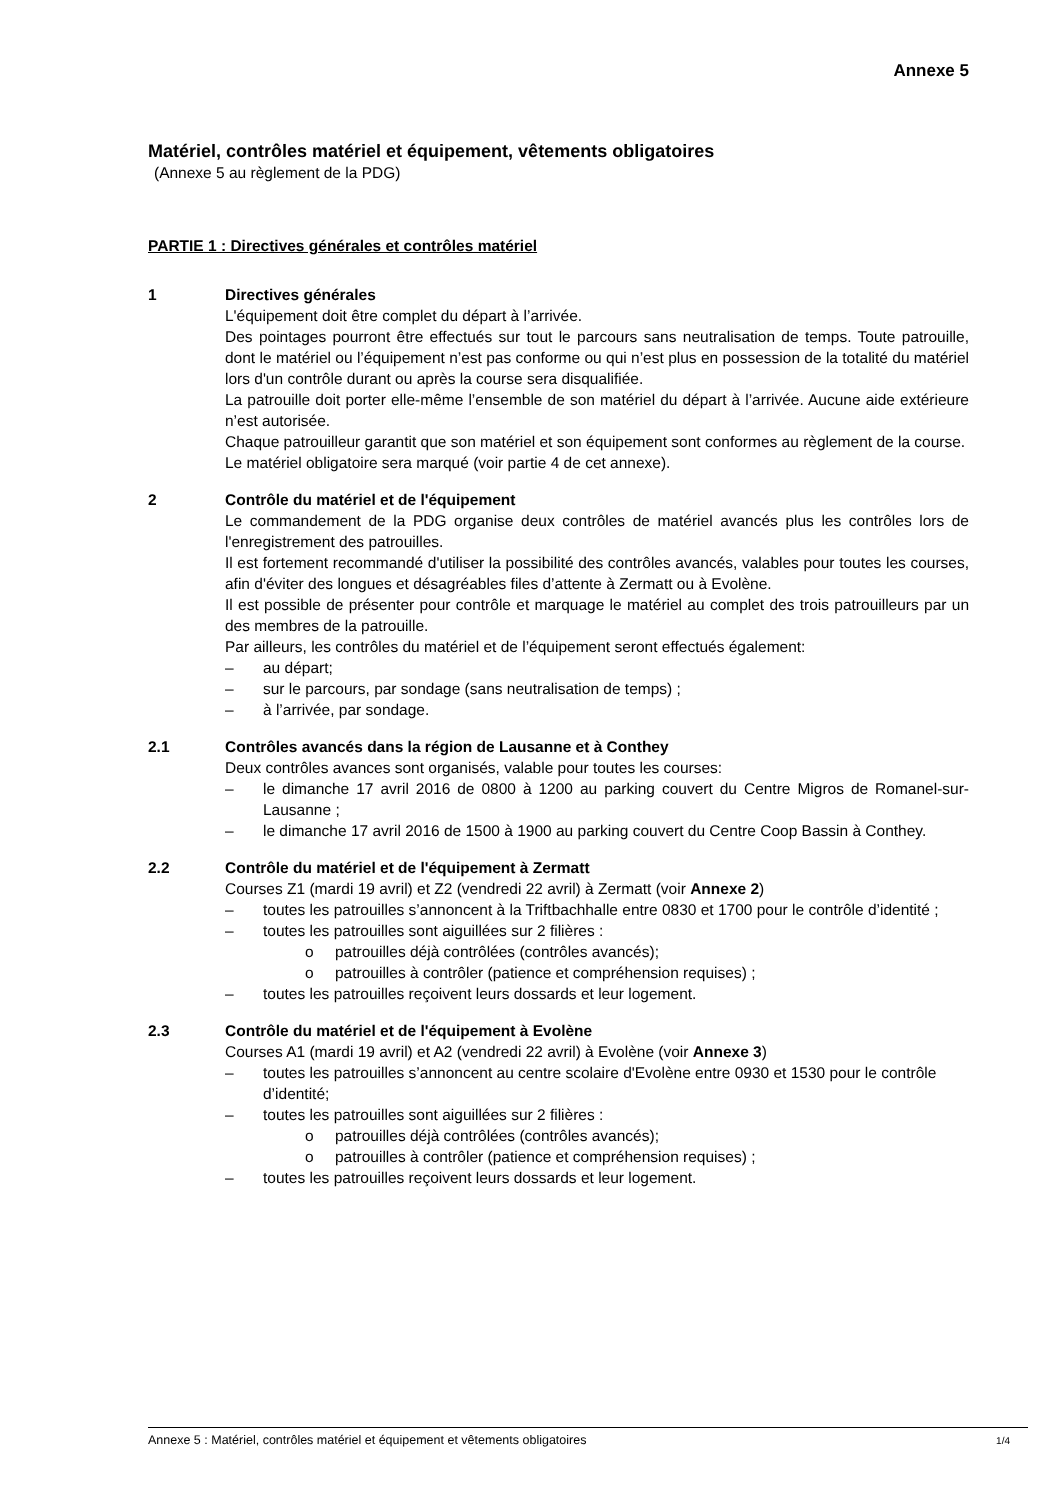Annexe 5
Matériel, contrôles matériel et équipement, vêtements obligatoires
(Annexe 5 au règlement de la PDG)
PARTIE 1 : Directives générales et contrôles matériel
1 Directives générales
L'équipement doit être complet du départ à l’arrivée.
Des pointages pourront être effectués sur tout le parcours sans neutralisation de temps. Toute patrouille, dont le matériel ou l’équipement n’est pas conforme ou qui n’est plus en possession de la totalité du matériel lors d'un contrôle durant ou après la course sera disqualifiée.
La patrouille doit porter elle-même l’ensemble de son matériel du départ à l’arrivée. Aucune aide extérieure n’est autorisée.
Chaque patrouilleur garantit que son matériel et son équipement sont conformes au règlement de la course.
Le matériel obligatoire sera marqué (voir partie 4 de cet annexe).
2 Contrôle du matériel et de l'équipement
Le commandement de la PDG organise deux contrôles de matériel avancés plus les contrôles lors de l'enregistrement des patrouilles.
Il est fortement recommandé d'utiliser la possibilité des contrôles avancés, valables pour toutes les courses, afin d'éviter des longues et désagréables files d’attente à Zermatt ou à Evolène.
Il est possible de présenter pour contrôle et marquage le matériel au complet des trois patrouilleurs par un des membres de la patrouille.
Par ailleurs, les contrôles du matériel et de l’équipement seront effectués également:
– au départ;
– sur le parcours, par sondage (sans neutralisation de temps) ;
– à l’arrivée, par sondage.
2.1 Contrôles avancés dans la région de Lausanne et à Conthey
Deux contrôles avances sont organisés, valable pour toutes les courses:
– le dimanche 17 avril 2016 de 0800 à 1200 au parking couvert du Centre Migros de Romanel-sur-Lausanne ;
– le dimanche 17 avril 2016 de 1500 à 1900 au parking couvert du Centre Coop Bassin à Conthey.
2.2 Contrôle du matériel et de l'équipement à Zermatt
Courses Z1 (mardi 19 avril) et Z2 (vendredi 22 avril) à Zermatt (voir Annexe 2)
– toutes les patrouilles s’annoncent à la Triftbachhalle entre 0830 et 1700 pour le contrôle d’identité ;
– toutes les patrouilles sont aiguillées sur 2 filières :
o patrouilles déjà contrôlées (contrôles avancés);
o patrouilles à contrôler (patience et compréhension requises) ;
– toutes les patrouilles reçoivent leurs dossards et leur logement.
2.3 Contrôle du matériel et de l'équipement à Evolène
Courses A1 (mardi 19 avril) et A2 (vendredi 22 avril) à Evolène (voir Annexe 3)
– toutes les patrouilles s’annoncent au centre scolaire d'Evolène entre 0930 et 1530 pour le contrôle d’identité;
– toutes les patrouilles sont aiguillées sur 2 filières :
o patrouilles déjà contrôlées (contrôles avancés);
o patrouilles à contrôler (patience et compréhension requises) ;
– toutes les patrouilles reçoivent leurs dossards et leur logement.
Annexe 5 : Matériel, contrôles matériel et équipement et vêtements obligatoires 1/4